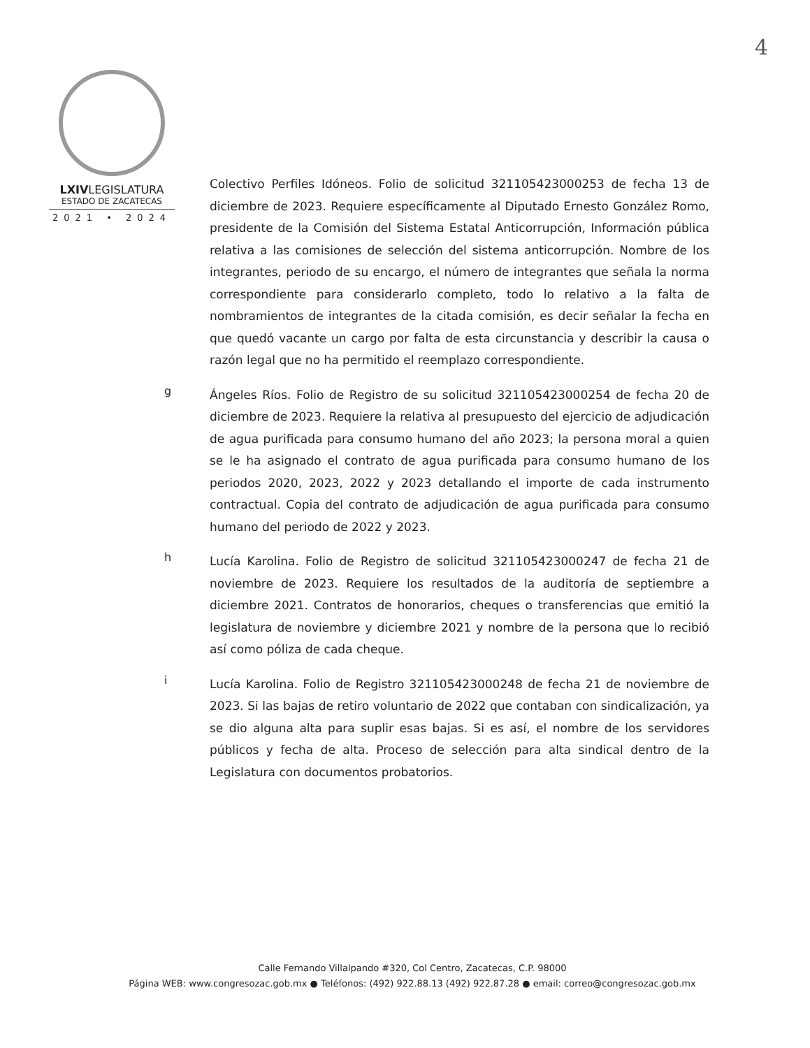4
LXIVLEGISLATURA
ESTADO DE ZACATECAS
2021 • 2024
Colectivo Perfiles Idóneos. Folio de solicitud 321105423000253 de fecha 13 de diciembre de 2023. Requiere específicamente al Diputado Ernesto González Romo, presidente de la Comisión del Sistema Estatal Anticorrupción, Información pública relativa a las comisiones de selección del sistema anticorrupción. Nombre de los integrantes, periodo de su encargo, el número de integrantes que señala la norma correspondiente para considerarlo completo, todo lo relativo a la falta de nombramientos de integrantes de la citada comisión, es decir señalar la fecha en que quedó vacante un cargo por falta de esta circunstancia y describir la causa o razón legal que no ha permitido el reemplazo correspondiente.
g
Ángeles Ríos. Folio de Registro de su solicitud 321105423000254 de fecha 20 de diciembre de 2023. Requiere la relativa al presupuesto del ejercicio de adjudicación de agua purificada para consumo humano del año 2023; la persona moral a quien se le ha asignado el contrato de agua purificada para consumo humano de los periodos 2020, 2023, 2022 y 2023 detallando el importe de cada instrumento contractual. Copia del contrato de adjudicación de agua purificada para consumo humano del periodo de 2022 y 2023.
h
Lucía Karolina. Folio de Registro de solicitud 321105423000247 de fecha 21 de noviembre de 2023. Requiere los resultados de la auditoría de septiembre a diciembre 2021. Contratos de honorarios, cheques o transferencias que emitió la legislatura de noviembre y diciembre 2021 y nombre de la persona que lo recibió así como póliza de cada cheque.
i
Lucía Karolina. Folio de Registro 321105423000248 de fecha 21 de noviembre de 2023. Si las bajas de retiro voluntario de 2022 que contaban con sindicalización, ya se dio alguna alta para suplir esas bajas. Si es así, el nombre de los servidores públicos y fecha de alta. Proceso de selección para alta sindical dentro de la Legislatura con documentos probatorios.
Calle Fernando Villalpando #320, Col Centro, Zacatecas, C.P. 98000
Página WEB: www.congresozac.gob.mx ● Teléfonos: (492) 922.88.13 (492) 922.87.28 ● email: correo@congresozac.gob.mx